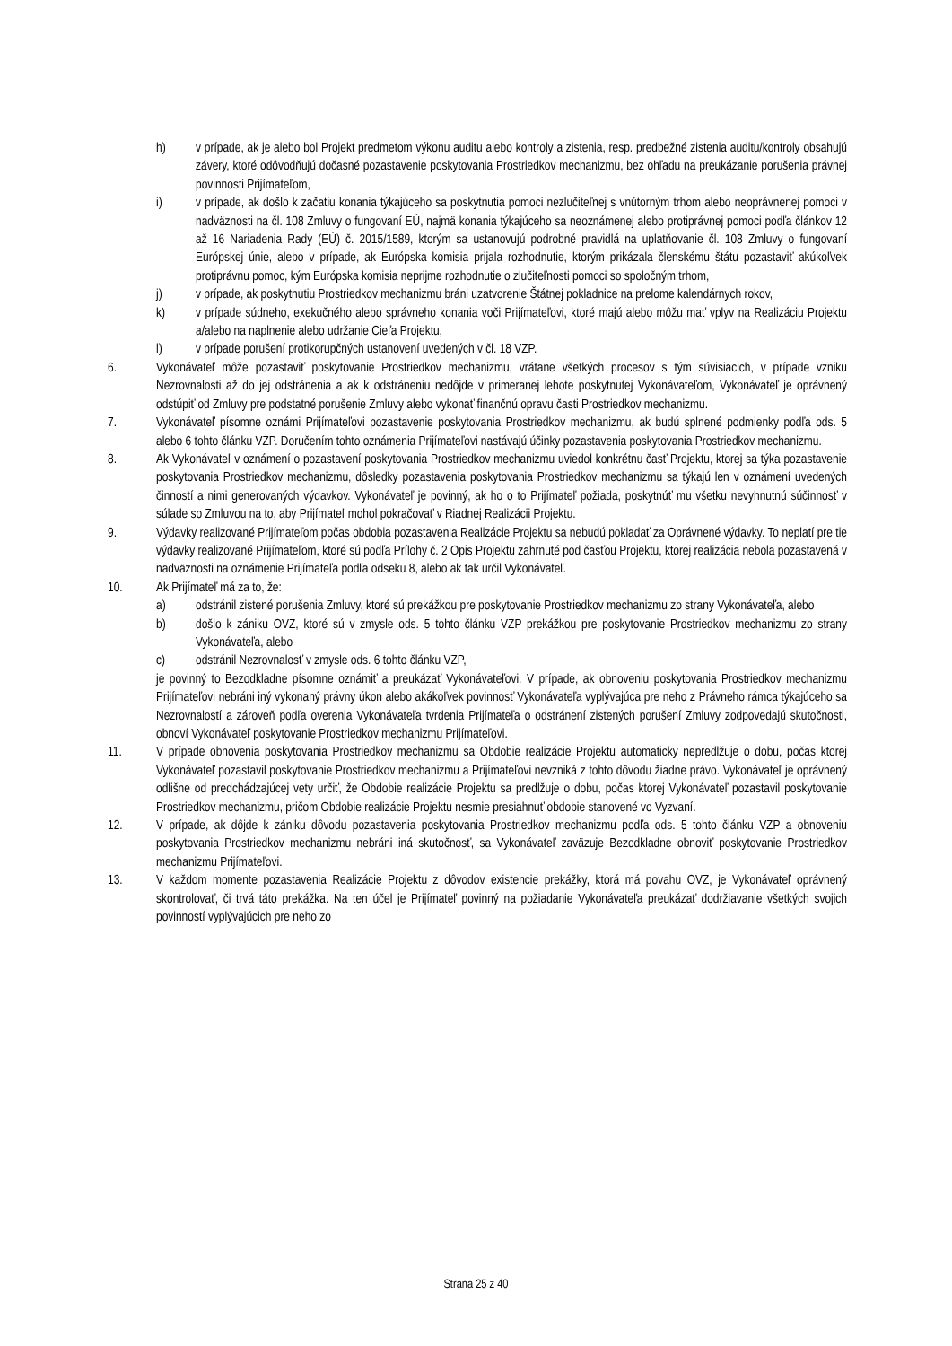h) v prípade, ak je alebo bol Projekt predmetom výkonu auditu alebo kontroly a zistenia, resp. predbežné zistenia auditu/kontroly obsahujú závery, ktoré odôvodňujú dočasné pozastavenie poskytovania Prostriedkov mechanizmu, bez ohľadu na preukázanie porušenia právnej povinnosti Prijímateľom,
i) v prípade, ak došlo k začatiu konania týkajúceho sa poskytnutia pomoci nezlučiteľnej s vnútorným trhom alebo neoprávnenej pomoci v nadväznosti na čl. 108 Zmluvy o fungovaní EÚ, najmä konania týkajúceho sa neoznámenej alebo protiprávnej pomoci podľa článkov 12 až 16 Nariadenia Rady (EÚ) č. 2015/1589, ktorým sa ustanovujú podrobné pravidlá na uplatňovanie čl. 108 Zmluvy o fungovaní Európskej únie, alebo v prípade, ak Európska komisia prijala rozhodnutie, ktorým prikázala členskému štátu pozastaviť akúkoľvek protiprávnu pomoc, kým Európska komisia neprijme rozhodnutie o zlučiteľnosti pomoci so spoločným trhom,
j) v prípade, ak poskytnutiu Prostriedkov mechanizmu bráni uzatvorenie Štátnej pokladnice na prelome kalendárnych rokov,
k) v prípade súdneho, exekučného alebo správneho konania voči Prijímateľovi, ktoré majú alebo môžu mať vplyv na Realizáciu Projektu a/alebo na naplnenie alebo udržanie Cieľa Projektu,
l) v prípade porušení protikorupčných ustanovení uvedených v čl. 18 VZP.
6. Vykonávateľ môže pozastaviť poskytovanie Prostriedkov mechanizmu, vrátane všetkých procesov s tým súvisiacich, v prípade vzniku Nezrovnalosti až do jej odstránenia a ak k odstráneniu nedôjde v primeranej lehote poskytnutej Vykonávateľom, Vykonávateľ je oprávnený odstúpiť od Zmluvy pre podstatné porušenie Zmluvy alebo vykonať finančnú opravu časti Prostriedkov mechanizmu.
7. Vykonávateľ písomne oznámi Prijímateľovi pozastavenie poskytovania Prostriedkov mechanizmu, ak budú splnené podmienky podľa ods. 5 alebo 6 tohto článku VZP. Doručením tohto oznámenia Prijímateľovi nastávajú účinky pozastavenia poskytovania Prostriedkov mechanizmu.
8. Ak Vykonávateľ v oznámení o pozastavení poskytovania Prostriedkov mechanizmu uviedol konkrétnu časť Projektu, ktorej sa týka pozastavenie poskytovania Prostriedkov mechanizmu, dôsledky pozastavenia poskytovania Prostriedkov mechanizmu sa týkajú len v oznámení uvedených činností a nimi generovaných výdavkov. Vykonávateľ je povinný, ak ho o to Prijímateľ požiada, poskytnúť mu všetku nevyhnutnú súčinnosť v súlade so Zmluvou na to, aby Prijímateľ mohol pokračovať v Riadnej Realizácii Projektu.
9. Výdavky realizované Prijímateľom počas obdobia pozastavenia Realizácie Projektu sa nebudú pokladať za Oprávnené výdavky. To neplatí pre tie výdavky realizované Prijímateľom, ktoré sú podľa Prílohy č. 2 Opis Projektu zahrnuté pod časťou Projektu, ktorej realizácia nebola pozastavená v nadväznosti na oznámenie Prijímateľa podľa odseku 8, alebo ak tak určil Vykonávateľ.
10. Ak Prijímateľ má za to, že:
a) odstránil zistené porušenia Zmluvy, ktoré sú prekážkou pre poskytovanie Prostriedkov mechanizmu zo strany Vykonávateľa, alebo
b) došlo k zániku OVZ, ktoré sú v zmysle ods. 5 tohto článku VZP prekážkou pre poskytovanie Prostriedkov mechanizmu zo strany Vykonávateľa, alebo
c) odstránil Nezrovnalosť v zmysle ods. 6 tohto článku VZP,
je povinný to Bezodkladne písomne oznámiť a preukázať Vykonávateľovi. V prípade, ak obnoveniu poskytovania Prostriedkov mechanizmu Prijímateľovi nebráni iný vykonaný právny úkon alebo akákoľvek povinnosť Vykonávateľa vyplývajúca pre neho z Právneho rámca týkajúceho sa Nezrovnalostí a zároveň podľa overenia Vykonávateľa tvrdenia Prijímateľa o odstránení zistených porušení Zmluvy zodpovedajú skutočnosti, obnoví Vykonávateľ poskytovanie Prostriedkov mechanizmu Prijímateľovi.
11. V prípade obnovenia poskytovania Prostriedkov mechanizmu sa Obdobie realizácie Projektu automaticky nepredlžuje o dobu, počas ktorej Vykonávateľ pozastavil poskytovanie Prostriedkov mechanizmu a Prijímateľovi nevzniká z tohto dôvodu žiadne právo. Vykonávateľ je oprávnený odlišne od predchádzajúcej vety určiť, že Obdobie realizácie Projektu sa predlžuje o dobu, počas ktorej Vykonávateľ pozastavil poskytovanie Prostriedkov mechanizmu, pričom Obdobie realizácie Projektu nesmie presiahnuť obdobie stanovené vo Vyzvaní.
12. V prípade, ak dôjde k zániku dôvodu pozastavenia poskytovania Prostriedkov mechanizmu podľa ods. 5 tohto článku VZP a obnoveniu poskytovania Prostriedkov mechanizmu nebráni iná skutočnosť, sa Vykonávateľ zaväzuje Bezodkladne obnoviť poskytovanie Prostriedkov mechanizmu Prijímateľovi.
13. V každom momente pozastavenia Realizácie Projektu z dôvodov existencie prekážky, ktorá má povahu OVZ, je Vykonávateľ oprávnený skontrolovať, či trvá táto prekážka. Na ten účel je Prijímateľ povinný na požiadanie Vykonávateľa preukázať dodržiavanie všetkých svojich povinností vyplývajúcich pre neho zo
Strana 25 z 40